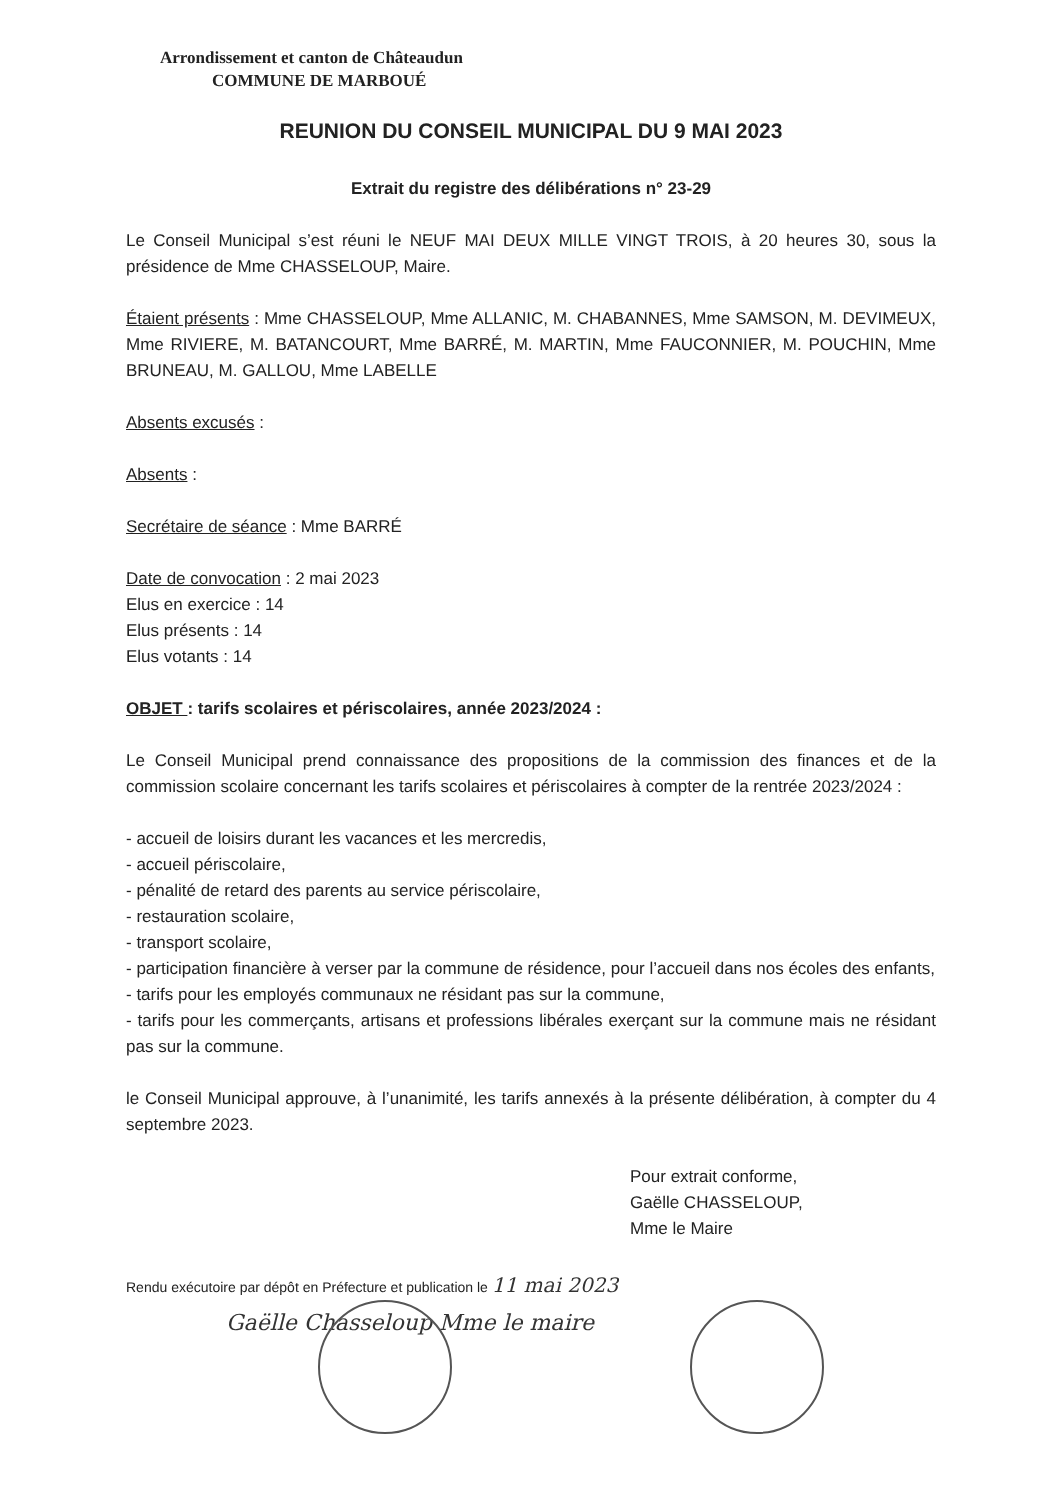Arrondissement et canton de Châteaudun
COMMUNE DE MARBOUÉ
REUNION DU CONSEIL MUNICIPAL DU 9 MAI 2023
Extrait du registre des délibérations n° 23-29
Le Conseil Municipal s’est réuni le NEUF MAI DEUX MILLE VINGT TROIS, à 20 heures 30, sous la présidence de Mme CHASSELOUP, Maire.
Étaient présents : Mme CHASSELOUP, Mme ALLANIC, M. CHABANNES, Mme SAMSON, M. DEVIMEUX, Mme RIVIERE, M. BATANCOURT, Mme BARRÉ, M. MARTIN, Mme FAUCONNIER, M. POUCHIN, Mme BRUNEAU, M. GALLOU, Mme LABELLE
Absents excusés :
Absents :
Secrétaire de séance : Mme BARRÉ
Date de convocation : 2 mai 2023
Elus en exercice : 14
Elus présents : 14
Elus votants : 14
OBJET : tarifs scolaires et périscolaires, année 2023/2024 :
Le Conseil Municipal prend connaissance des propositions de la commission des finances et de la commission scolaire concernant les tarifs scolaires et périscolaires à compter de la rentrée 2023/2024 :
- accueil de loisirs durant les vacances et les mercredis,
- accueil périscolaire,
- pénalité de retard des parents au service périscolaire,
- restauration scolaire,
- transport scolaire,
- participation financière à verser par la commune de résidence, pour l’accueil dans nos écoles des enfants,
- tarifs pour les employés communaux ne résidant pas sur la commune,
- tarifs pour les commerçants, artisans et professions libérales exerçant sur la commune mais ne résidant pas sur la commune.
le Conseil Municipal approuve, à l’unanimité, les tarifs annexés à la présente délibération, à compter du 4 septembre 2023.
Pour extrait conforme,
Gaëlle CHASSELOUP,
Mme le Maire
Rendu exécutoire par dépôt en Préfecture et publication le 11 mai 2023
Gaëlle Chasseloup Mme le maire